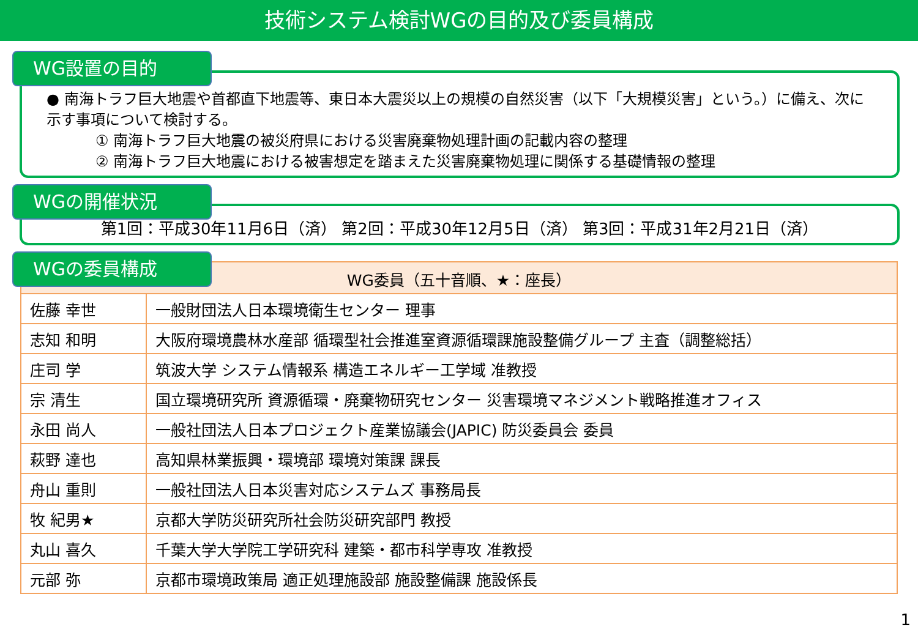技術システム検討WGの目的及び委員構成
WG設置の目的
● 南海トラフ巨大地震や首都直下地震等、東日本大震災以上の規模の自然災害（以下「大規模災害」という。）に備え、次に示す事項について検討する。
① 南海トラフ巨大地震の被災府県における災害廃棄物処理計画の記載内容の整理
② 南海トラフ巨大地震における被害想定を踏まえた災害廃棄物処理に関係する基礎情報の整理
WGの開催状況
第1回：平成30年11月6日（済） 第2回：平成30年12月5日（済） 第3回：平成31年2月21日（済）
WGの委員構成
| WG委員（五十音順、★：座長） | |
| --- | --- |
| 佐藤 幸世 | 一般財団法人日本環境衛生センター 理事 |
| 志知 和明 | 大阪府環境農林水産部 循環型社会推進室資源循環課施設整備グループ 主査（調整総括） |
| 庄司 学 | 筑波大学 システム情報系 構造エネルギー工学域 准教授 |
| 宗 清生 | 国立環境研究所 資源循環・廃棄物研究センター 災害環境マネジメント戦略推進オフィス |
| 永田 尚人 | 一般社団法人日本プロジェクト産業協議会(JAPIC) 防災委員会 委員 |
| 萩野 達也 | 高知県林業振興・環境部 環境対策課 課長 |
| 舟山 重則 | 一般社団法人日本災害対応システムズ 事務局長 |
| 牧 紀男★ | 京都大学防災研究所社会防災研究部門 教授 |
| 丸山 喜久 | 千葉大学大学院工学研究科 建築・都市科学専攻 准教授 |
| 元部 弥 | 京都市環境政策局 適正処理施設部 施設整備課 施設係長 |
1